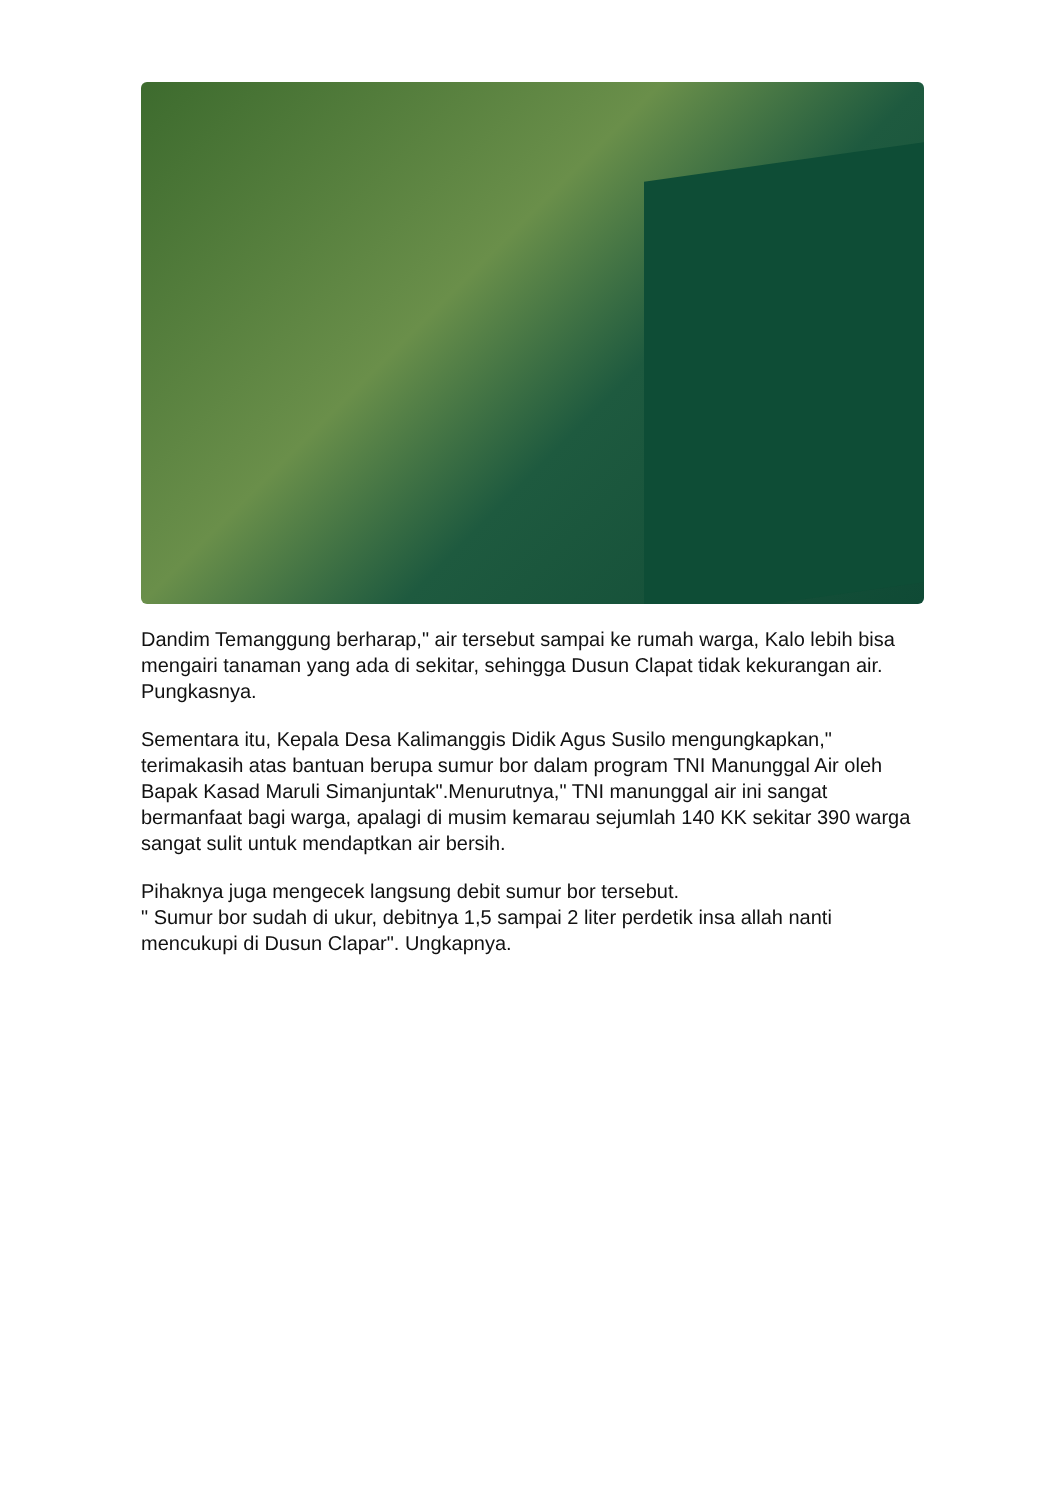Dandim Temanggung berharap," air tersebut sampai ke rumah warga, Kalo lebih bisa mengairi tanaman yang ada di sekitar, sehingga Dusun Clapat tidak kekurangan air. Pungkasnya.
Sementara itu, Kepala Desa Kalimanggis Didik Agus Susilo mengungkapkan," terimakasih atas bantuan berupa sumur bor dalam program TNI Manunggal Air oleh Bapak Kasad Maruli Simanjuntak".Menurutnya," TNI manunggal air ini sangat bermanfaat bagi warga, apalagi di musim kemarau sejumlah 140 KK sekitar 390 warga sangat sulit untuk mendaptkan air bersih.
Pihaknya juga mengecek langsung debit sumur bor tersebut.
" Sumur bor sudah di ukur, debitnya 1,5 sampai 2 liter perdetik insa allah nanti mencukupi di Dusun Clapar". Ungkapnya.